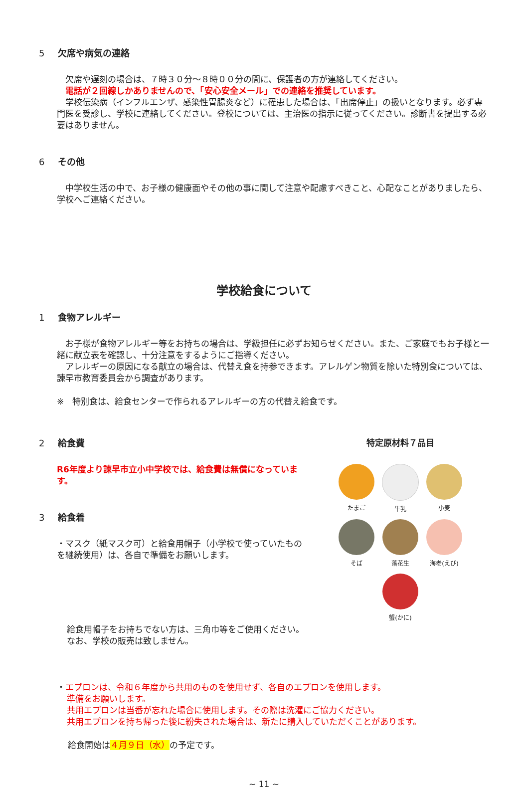5 欠席や病気の連絡
　欠席や遅刻の場合は、７時３０分～８時００分の間に、保護者の方が連絡してください。
　電話が２回線しかありませんので、「安心安全メール」での連絡を推奨しています。
　学校伝染病（インフルエンザ、感染性胃腸炎など）に罹患した場合は、「出席停止」の扱いとなります。必ず専門医を受診し、学校に連絡してください。登校については、主治医の指示に従ってください。診断書を提出する必要はありません。
6 その他
　中学校生活の中で、お子様の健康面やその他の事に関して注意や配慮すべきこと、心配なことがありましたら、学校へご連絡ください。
学校給食について
1 食物アレルギー
　お子様が食物アレルギー等をお持ちの場合は、学級担任に必ずお知らせください。また、ご家庭でもお子様と一緒に献立表を確認し、十分注意をするようにご指導ください。
　アレルギーの原因になる献立の場合は、代替え食を持参できます。アレルゲン物質を除いた特別食については、諫早市教育委員会から調査があります。
※　特別食は、給食センターで作られるアレルギーの方の代替え給食です。
2 給食費
R6年度より諫早市立小中学校では、給食費は無償になっています。
3 給食着
・マスク（紙マスク可）と給食用帽子（小学校で使っていたものを継続使用）は、各自で準備をお願いします。
特定原材料７品目
たまご
牛乳
小麦
そば
落花生
海老(えび)
蟹(かに)
給食用帽子をお持ちでない方は、三角巾等をご使用ください。
なお、学校の販売は致しません。
・エプロンは、令和６年度から共用のものを使用せず、各自のエプロンを使用します。
準備をお願いします。
共用エプロンは当番が忘れた場合に使用します。その際は洗濯にご協力ください。
共用エプロンを持ち帰った後に紛失された場合は、新たに購入していただくことがあります。
給食開始は４月９日（水）の予定です。
~ 11 ~